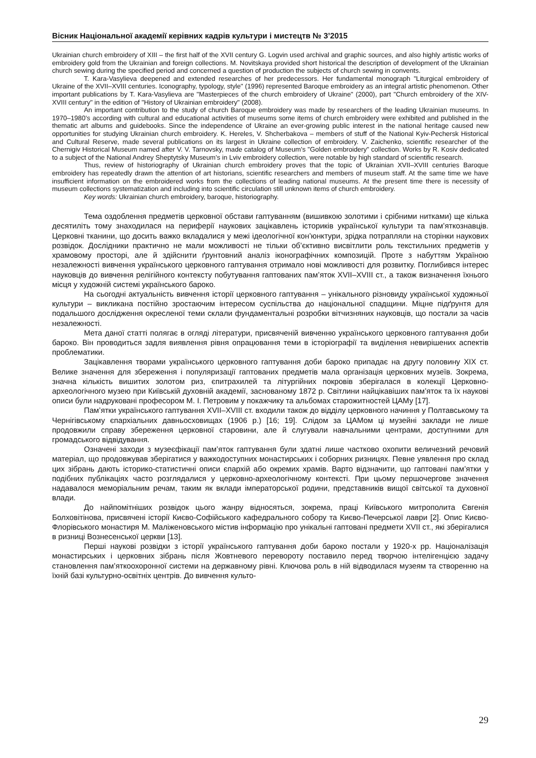Вісник Національної академії керівних кадрів культури і мистецтв № 3’2015
Ukrainian church embroidery of XIII – the first half of the XVII century G. Logvin used archival and graphic sources, and also highly artistic works of embroidery gold from the Ukrainian and foreign collections. M. Novitskaya provided short historical the description of development of the Ukrainian church sewing during the specified period and concerned a question of production the subjects of church sewing in convents.
T. Kara-Vasylieva deepened and extended researches of her predecessors. Her fundamental monograph "Liturgical embroidery of Ukraine of the XVII–XVIII centuries. Iconography, typology, style" (1996) represented Baroque embroidery as an integral artistic phenomenon. Other important publications by T. Kara-Vasylieva are "Masterpieces of the church embroidery of Ukraine" (2000), part "Church embroidery of the XIV-XVIII century" in the edition of "History of Ukrainian embroidery" (2008).
An important contribution to the study of church Baroque embroidery was made by researchers of the leading Ukrainian museums. In 1970–1980’s according with cultural and educational activities of museums some items of church embroidery were exhibited and published in the thematic art albums and guidebooks. Since the independence of Ukraine an ever-growing public interest in the national heritage caused new opportunities for studying Ukrainian church embroidery. K. Hereles, V. Shcherbakova – members of stuff of the National Kyiv-Pechersk Historical and Cultural Reserve, made several publications on its largest in Ukraine collection of embroidery. V. Zaichenko, scientific researcher of the Chernigiv Historical Museum named after V. V. Tarnovsky, made catalog of Museum’s "Golden embroidery" collection. Works by R. Kosiv dedicated to a subject of the National Andrey Sheptytsky Museum’s in Lviv embroidery collection, were notable by high standard of scientific research.
Thus, review of historiography of Ukrainian church embroidery proves that the topic of Ukrainian XVII–XVIII centuries Baroque embroidery has repeatedly drawn the attention of art historians, scientific researchers and members of museum staff. At the same time we have insufficient information on the embroidered works from the collections of leading national museums. At the present time there is necessity of museum collections systematization and including into scientific circulation still unknown items of church embroidery.
Key words: Ukrainian church embroidery, baroque, historiography.
Тема оздоблення предметів церковної обстави гаптуванням (вишивкою золотими і срібними нитками) ще кілька десятиліть тому знаходилася на периферії наукових зацікавлень істориків української культури та пам’яткознавців. Церковні тканини, що досить важко вкладалися у межі ідеологічної кон’юнктури, зрідка потрапляли на сторінки наукових розвідок. Дослідники практично не мали можливості не тільки об’єктивно висвітлити роль текстильних предметів у храмовому просторі, але й здійснити ґрунтовний аналіз іконографічних композицій. Проте з набуттям Україною незалежності вивчення українського церковного гаптування отримало нові можливості для розвитку. Поглибився інтерес науковців до вивчення релігійного контексту побутування гаптованих пам’яток XVII–XVIII ст., а також визначення їхнього місця у художній системі українського бароко.
На сьогодні актуальність вивчення історії церковного гаптування – унікального різновиду української художньої культури – викликана постійно зростаючим інтересом суспільства до національної спадщини. Міцне підґрунтя для подальшого дослідження окресленої теми склали фундаментальні розробки вітчизняних науковців, що постали за часів незалежності.
Мета даної статті полягає в огляді літератури, присвяченій вивченню українського церковного гаптування доби бароко. Він проводиться задля виявлення рівня опрацювання теми в історіографії та виділення невирішених аспектів проблематики.
Зацікавлення творами українського церковного гаптування доби бароко припадає на другу половину XIX ст. Велике значення для збереження і популяризації гаптованих предметів мала організація церковних музеїв. Зокрема, значна кількість вишитих золотом риз, єпитрахилей та літургійних покровів зберігалася в колекції Церковно-археологічного музею при Київській духовній академії, заснованому 1872 р. Світлини найцікавіших пам’яток та їх наукові описи були надруковані професором М. І. Петровим у покажчику та альбомах старожитностей ЦАМу [17].
Пам’ятки українського гаптування XVII–XVIII ст. входили також до відділу церковного начиння у Полтавському та Чернігівському єпархіальних давньосховищах (1906 р.) [16; 19]. Слідом за ЦАМом ці музейні заклади не лише продовжили справу збереження церковної старовини, але й слугували навчальними центрами, доступними для громадського відвідування.
Означені заходи з музеєфікації пам’яток гаптування були здатні лише частково охопити величезний речовий матеріал, що продовжував зберігатися у важкодоступних монастирських і соборних ризницях. Певне уявлення про склад цих зібрань дають історико-статистичні описи єпархій або окремих храмів. Варто відзначити, що гаптовані пам’ятки у подібних публікаціях часто розглядалися у церковно-археологічному контексті. При цьому першочергове значення надавалося меморіальним речам, таким як вклади імператорської родини, представників вищої світської та духовної влади.
До найпомітніших розвідок цього жанру відносяться, зокрема, праці Київського митрополита Євгенія Болховітінова, присвячені історії Києво-Софійського кафедрального собору та Києво-Печерської лаври [2]. Опис Києво-Флорівського монастиря М. Маліженовського містив інформацію про унікальні гаптовані предмети XVII ст., які зберігалися в ризниці Вознесенської церкви [13].
Перші наукові розвідки з історії українського гаптування доби бароко постали у 1920-х рр. Націоналізація монастирських і церковних зібрань після Жовтневого перевороту поставило перед творчою інтелігенцією задачу становлення пам’яткоохоронної системи на державному рівні. Ключова роль в ній відводилася музеям та створенню на їхній базі культурно-освітніх центрів. До вивчення культо-
29